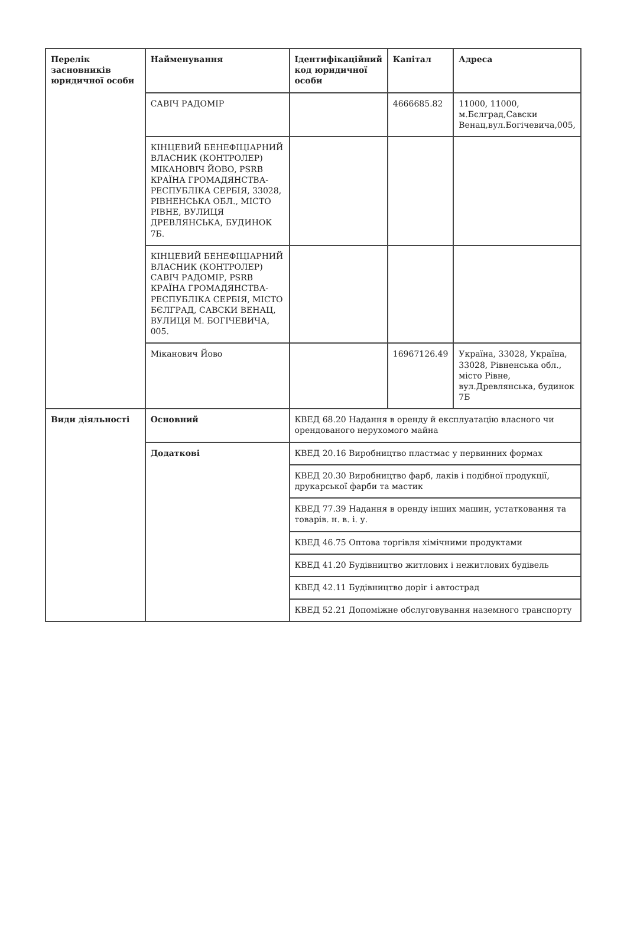| Перелік засновників юридичної особи | Найменування | Ідентифікаційний код юридичної особи | Капітал | Адреса |
| --- | --- | --- | --- | --- |
| | САВІЧ РАДОМІР | | 4666685.82 | 11000, 11000, м.Бєлград,Савски Венац,вул.Богічевича,005, |
| | КІНЦЕВИЙ БЕНЕФІЦІАРНИЙ ВЛАСНИК (КОНТРОЛЕР) МІКАНОВІЧ ЙОВО, PSRB КРАЇНА ГРОМАДЯНСТВА-РЕСПУБЛІКА СЕРБІЯ, 33028, РІВНЕНСЬКА ОБЛ., МІСТО РІВНЕ, ВУЛИЦЯ ДРЕВЛЯНСЬКА, БУДИНОК 7Б. | | | |
| | КІНЦЕВИЙ БЕНЕФІЦІАРНИЙ ВЛАСНИК (КОНТРОЛЕР) САВІЧ РАДОМІР, PSRB КРАЇНА ГРОМАДЯНСТВА-РЕСПУБЛІКА СЕРБІЯ, МІСТО БЄЛГРАД, САВСКИ ВЕНАЦ, ВУЛИЦЯ М. БОГІЧЕВИЧА, 005. | | | |
| | Міканович Йово | | 16967126.49 | Україна, 33028, Україна, 33028, Рівненська обл., місто Рівне, вул.Древлянська, будинок 7Б |
| Види діяльності | Основний | КВЕД 68.20 Надання в оренду й експлуатацію власного чи орендованого нерухомого майна | | |
| | Додаткові | КВЕД 20.16 Виробництво пластмас у первинних формах | | |
| | | КВЕД 20.30 Виробництво фарб, лаків і подібної продукції, друкарської фарби та мастик | | |
| | | КВЕД 77.39 Надання в оренду інших машин, устатковання та товарів. н. в. і. у. | | |
| | | КВЕД 46.75 Оптова торгівля хімічними продуктами | | |
| | | КВЕД 41.20 Будівництво житлових і нежитлових будівель | | |
| | | КВЕД 42.11 Будівництво доріг і автострад | | |
| | | КВЕД 52.21 Допоміжне обслуговування наземного транспорту | | |